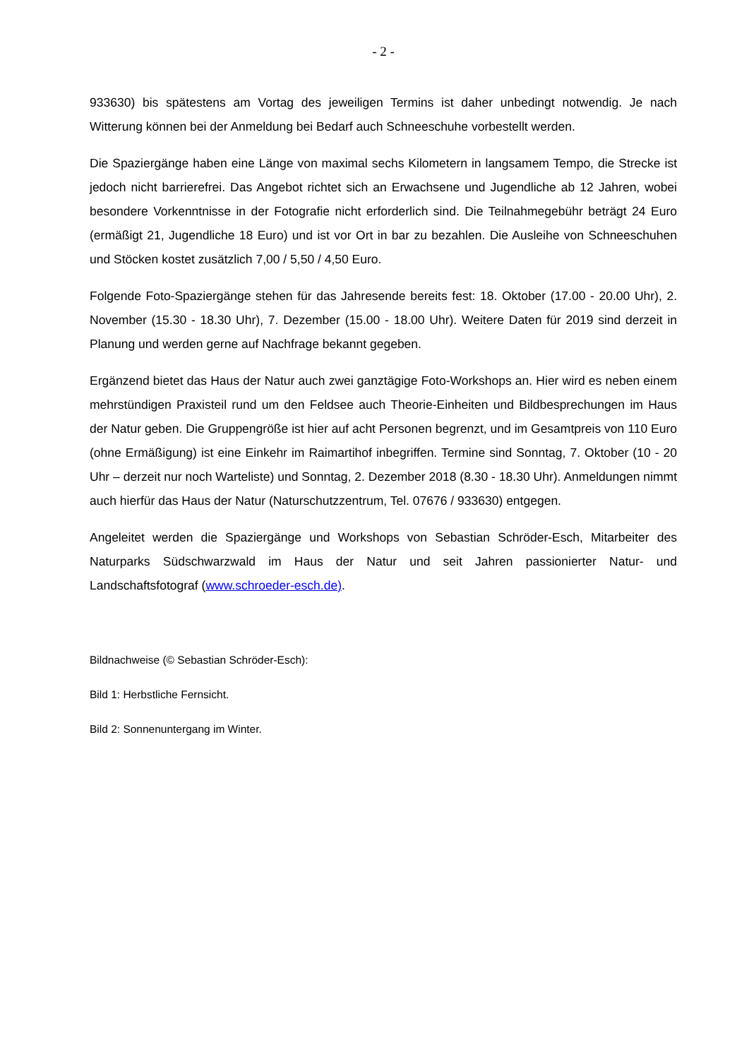- 2 -
933630) bis spätestens am Vortag des jeweiligen Termins ist daher unbedingt notwendig. Je nach Witterung können bei der Anmeldung bei Bedarf auch Schneeschuhe vorbestellt werden.
Die Spaziergänge haben eine Länge von maximal sechs Kilometern in langsamem Tempo, die Strecke ist jedoch nicht barrierefrei. Das Angebot richtet sich an Erwachsene und Jugendliche ab 12 Jahren, wobei besondere Vorkenntnisse in der Fotografie nicht erforderlich sind. Die Teilnahmegebühr beträgt 24 Euro (ermäßigt 21, Jugendliche 18 Euro) und ist vor Ort in bar zu bezahlen. Die Ausleihe von Schneeschuhen und Stöcken kostet zusätzlich 7,00 / 5,50 / 4,50 Euro.
Folgende Foto-Spaziergänge stehen für das Jahresende bereits fest: 18. Oktober (17.00 - 20.00 Uhr), 2. November (15.30 - 18.30 Uhr), 7. Dezember (15.00 - 18.00 Uhr). Weitere Daten für 2019 sind derzeit in Planung und werden gerne auf Nachfrage bekannt gegeben.
Ergänzend bietet das Haus der Natur auch zwei ganztägige Foto-Workshops an. Hier wird es neben einem mehrstündigen Praxisteil rund um den Feldsee auch Theorie-Einheiten und Bildbesprechungen im Haus der Natur geben. Die Gruppengröße ist hier auf acht Personen begrenzt, und im Gesamtpreis von 110 Euro (ohne Ermäßigung) ist eine Einkehr im Raimartihof inbegriffen. Termine sind Sonntag, 7. Oktober (10 - 20 Uhr – derzeit nur noch Warteliste) und Sonntag, 2. Dezember 2018 (8.30 - 18.30 Uhr). Anmeldungen nimmt auch hierfür das Haus der Natur (Naturschutzzentrum, Tel. 07676 / 933630) entgegen.
Angeleitet werden die Spaziergänge und Workshops von Sebastian Schröder-Esch, Mitarbeiter des Naturparks Südschwarzwald im Haus der Natur und seit Jahren passionierter Natur- und Landschaftsfotograf (www.schroeder-esch.de).
Bildnachweise (© Sebastian Schröder-Esch):
Bild 1: Herbstliche Fernsicht.
Bild 2: Sonnenuntergang im Winter.